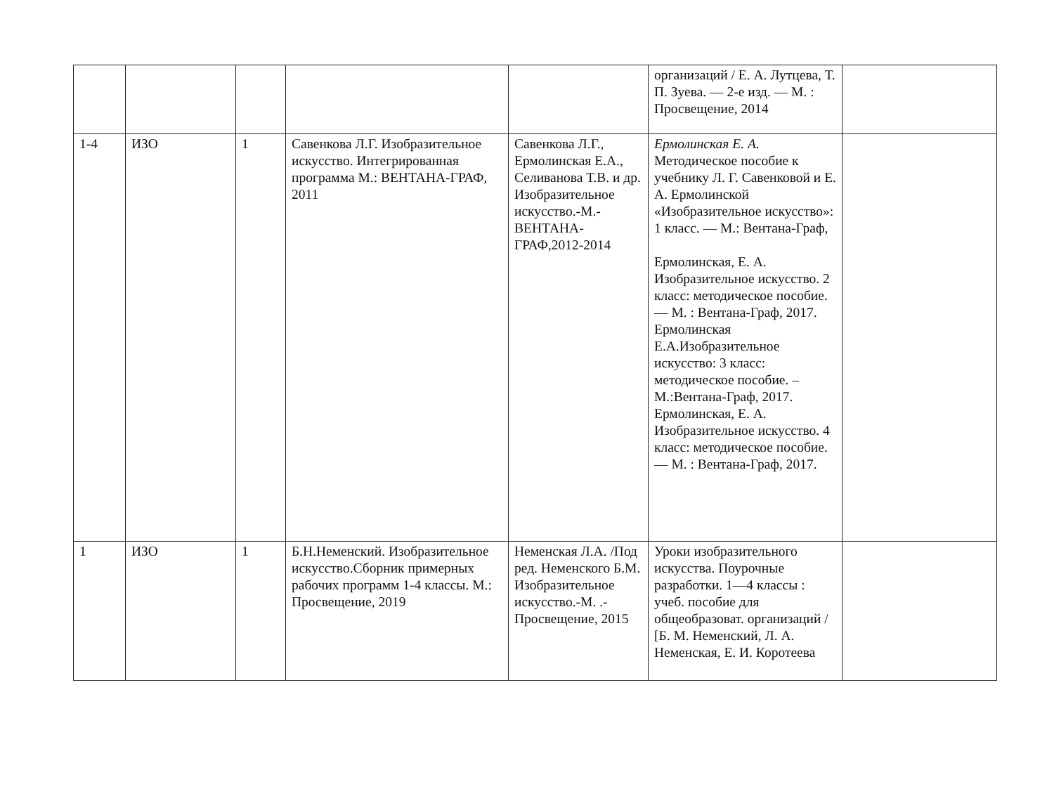| | | | | | организаций / Е. А. Лутцева, Т. П. Зуева. — 2-е изд. — М. : Просвещение, 2014 | |
| 1-4 | ИЗО | 1 | Савенкова Л.Г. Изобразительное искусство. Интегрированная программа М.: ВЕНТАНА-ГРАФ, 2011 | Савенкова Л.Г., Ермолинская Е.А., Селиванова Т.В. и др. Изобразительное искусство.-М.-ВЕНТАНА-ГРАФ,2012-2014 | Ермолинская Е. А. Методическое пособие к учебнику Л. Г. Савенковой и Е. А. Ермолинской «Изобразительное искусство»: 1 класс. — М.: Вентана-Граф, Ермолинская, Е. А. Изобразительное искусство. 2 класс: методическое пособие. — М. : Вентана-Граф, 2017. Ермолинская Е.А.Изобразительное искусство: 3 класс: методическое пособие. – М.:Вентана-Граф, 2017. Ермолинская, Е. А. Изобразительное искусство. 4 класс: методическое пособие. — М. : Вентана-Граф, 2017. | |
| 1 | ИЗО | 1 | Б.Н.Неменский. Изобразительное искусство.Сборник примерных рабочих программ 1-4 классы. М.: Просвещение, 2019 | Неменская Л.А. /Под ред. Неменского Б.М. Изобразительное искусство.-М. .-Просвещение, 2015 | Уроки изобразительного искусства. Поурочные разработки. 1—4 классы : учеб. пособие для общеобразоват. организаций / [Б. М. Неменский, Л. А. Неменская, Е. И. Коротеева | |